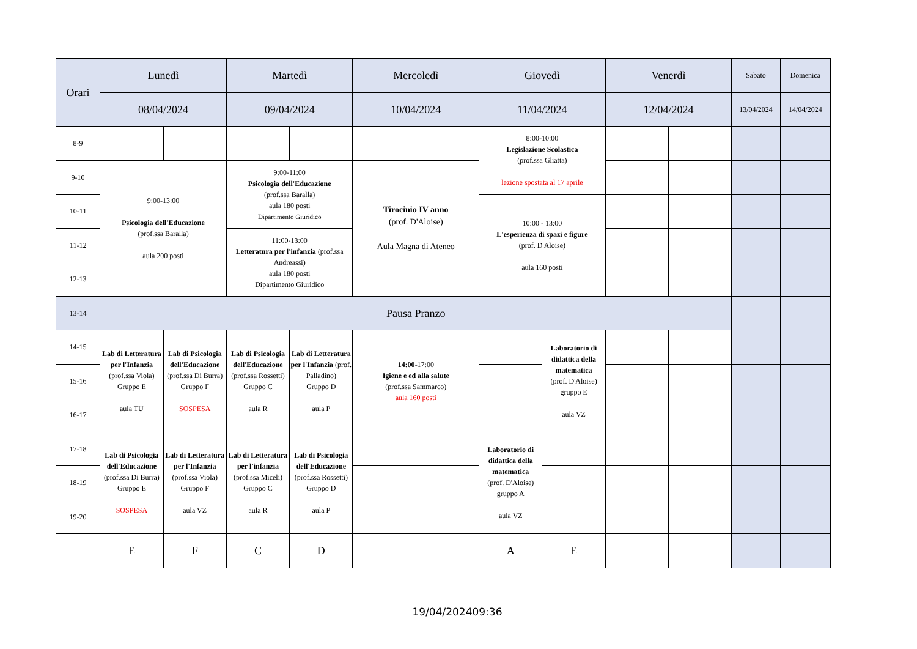| Orari | Lunedì | | Martedì | | Mercoledì | | Giovedì | | Venerdì | | Sabato | Domenica |
| --- | --- | --- | --- | --- | --- | --- | --- | --- | --- | --- | --- | --- |
| | 08/04/2024 | | 09/04/2024 | | 10/04/2024 | | 11/04/2024 | | 12/04/2024 | | 13/04/2024 | 14/04/2024 |
| 8-9 | | | | | | | 8:00-10:00 Legislazione Scolastica (prof.ssa Gliatta) lezione spostata al 17 aprile | | | | | |
| 9-10 | 9:00-13:00 Psicologia dell'Educazione (prof.ssa Baralla) aula 200 posti | | 9:00-11:00 Psicologia dell'Educazione (prof.ssa Baralla) aula 180 posti Dipartimento Giuridico | | Tirocinio IV anno (prof. D'Aloise) Aula Magna di Ateneo | | | | | | | |
| 10-11 | | | | | | | 10:00 - 13:00 L'esperienza di spazi e figure (prof. D'Aloise) aula 160 posti | | | | | |
| 11-12 | | | 11:00-13:00 Letteratura per l'infanzia (prof.ssa Andreassi) aula 180 posti Dipartimento Giuridico | | | | | | | | | |
| 12-13 | | | | | | | | | | | | |
| 13-14 | Pausa Pranzo | | | | | | | | | | | |
| 14-15 | Lab di Letteratura per l'Infanzia (prof.ssa Viola) Gruppo E aula TU | Lab di Psicologia dell'Educazione (prof.ssa Di Burra) Gruppo F SOSPESA | Lab di Psicologia dell'Educazione (prof.ssa Rossetti) Gruppo C aula R | Lab di Letteratura per l'Infanzia (prof. Palladino) Gruppo D aula P | 14:00 -17:00 Igiene e ed alla salute (prof.ssa Sammarco) aula 160 posti | | | Laboratorio di didattica della matematica (prof. D'Aloise) gruppo E aula VZ | | | | |
| 15-16 | | | | | | | | | | | | |
| 16-17 | | | | | | | | | | | | |
| 17-18 | Lab di Psicologia dell'Educazione (prof.ssa Di Burra) Gruppo E SOSPESA | Lab di Letteratura per l'Infanzia (prof.ssa Viola) Gruppo F aula VZ | Lab di Letteratura per l'infanzia (prof.ssa Miceli) Gruppo C aula R | Lab di Psicologia dell'Educazione (prof.ssa Rossetti) Gruppo D aula P | | | Laboratorio di didattica della matematica (prof. D'Aloise) gruppo A aula VZ | | | | | |
| 18-19 | | | | | | | | | | | | |
| 19-20 | | | | | | | | | | | | |
| | E | F | C | D | | | A | E | | | | |
19/04/202409:36